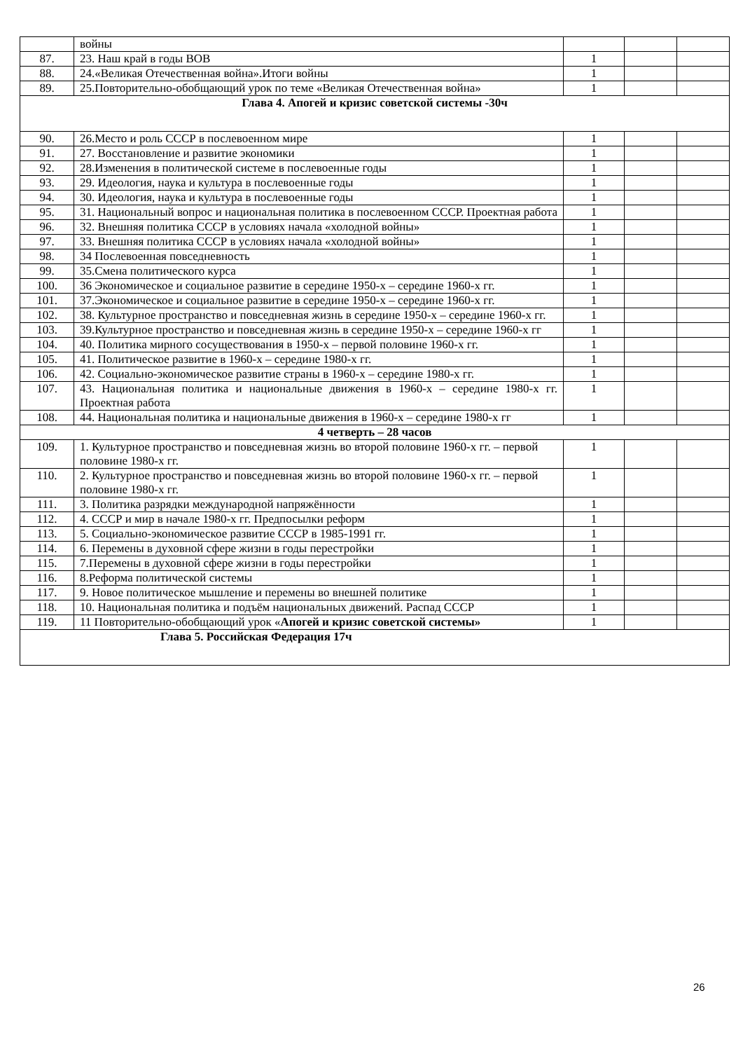| | войны | | | |
| 87. | 23. Наш край в годы ВОВ | 1 | | |
| 88. | 24.«Великая Отечественная война».Итоги войны | 1 | | |
| 89. | 25.Повторительно-обобщающий урок по теме «Великая Отечественная война» | 1 | | |
| Глава 4. Апогей и кризис советской системы -30ч | | | | |
| 90. | 26.Место и роль СССР в послевоенном мире | 1 | | |
| 91. | 27. Восстановление и развитие экономики | 1 | | |
| 92. | 28.Изменения в политической системе в послевоенные годы | 1 | | |
| 93. | 29. Идеология, наука и культура в послевоенные годы | 1 | | |
| 94. | 30. Идеология, наука и культура в послевоенные годы | 1 | | |
| 95. | 31. Национальный вопрос и национальная политика в послевоенном СССР. Проектная работа | 1 | | |
| 96. | 32. Внешняя политика СССР в условиях начала «холодной войны» | 1 | | |
| 97. | 33. Внешняя политика СССР в условиях начала «холодной войны» | 1 | | |
| 98. | 34 Послевоенная повседневность | 1 | | |
| 99. | 35.Смена политического курса | 1 | | |
| 100. | 36 Экономическое и социальное развитие в середине 1950-х – середине 1960-х гг. | 1 | | |
| 101. | 37.Экономическое и социальное развитие в середине 1950-х – середине 1960-х гг. | 1 | | |
| 102. | 38. Культурное пространство и повседневная жизнь в середине 1950-х – середине 1960-х гг. | 1 | | |
| 103. | 39.Культурное пространство и повседневная жизнь в середине 1950-х – середине 1960-х гг | 1 | | |
| 104. | 40. Политика мирного сосуществования в 1950-х – первой половине 1960-х гг. | 1 | | |
| 105. | 41. Политическое развитие в 1960-х – середине 1980-х гг. | 1 | | |
| 106. | 42. Социально-экономическое развитие страны в 1960-х – середине 1980-х гг. | 1 | | |
| 107. | 43. Национальная политика и национальные движения в 1960-х – середине 1980-х гг. Проектная работа | 1 | | |
| 108. | 44. Национальная политика и национальные движения в 1960-х – середине 1980-х гг | 1 | | |
| 4 четверть – 28 часов | | | | |
| 109. | 1. Культурное пространство и повседневная жизнь во второй половине 1960-х гг. – первой половине 1980-х гг. | 1 | | |
| 110. | 2. Культурное пространство и повседневная жизнь во второй половине 1960-х гг. – первой половине 1980-х гг. | 1 | | |
| 111. | 3. Политика разрядки международной напряжённости | 1 | | |
| 112. | 4. СССР и мир в начале 1980-х гг. Предпосылки реформ | 1 | | |
| 113. | 5. Социально-экономическое развитие СССР в 1985-1991 гг. | 1 | | |
| 114. | 6. Перемены в духовной сфере жизни в годы перестройки | 1 | | |
| 115. | 7.Перемены в духовной сфере жизни в годы перестройки | 1 | | |
| 116. | 8.Реформа политической системы | 1 | | |
| 117. | 9. Новое политическое мышление и перемены во внешней политике | 1 | | |
| 118. | 10. Национальная политика и подъём национальных движений. Распад СССР | 1 | | |
| 119. | 11 Повторительно-обобщающий урок « Апогей и кризис советской системы» | 1 | | |
| Глава 5. Российская Федерация 17ч | | | | |
26